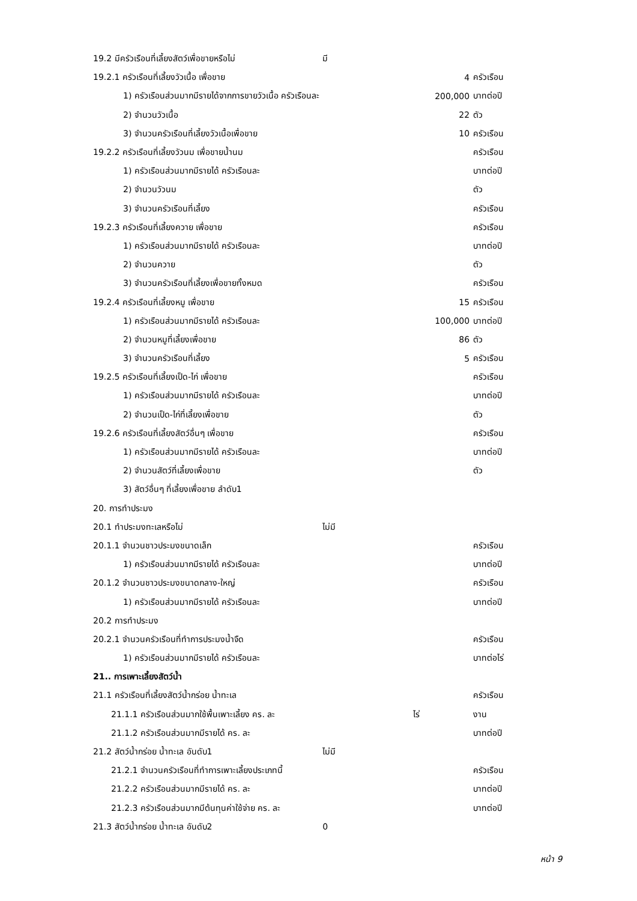| 19.2 มีครัวเรือนที่เลี้ยงสัตว์เพื่อขายหรือไม่ | มี | | |
| 19.2.1 ครัวเรือนที่เลี้ยงวัวเนื้อ เพื่อขาย | | 4 | ครัวเรือน |
| 1) ครัวเรือนส่วนมากมีรายได้จากการขายวัวเนื้อ ครัวเรือนละ | | 200,000 | บาทต่อปี |
| 2) จำนวนวัวเนื้อ | | 22 | ตัว |
| 3) จำนวนครัวเรือนที่เลี้ยงวัวเนื้อเพื่อขาย | | 10 | ครัวเรือน |
| 19.2.2 ครัวเรือนที่เลี้ยงวัวนม เพื่อขายน้ำนม | | | ครัวเรือน |
| 1) ครัวเรือนส่วนมากมีรายได้ ครัวเรือนละ | | | บาทต่อปี |
| 2) จำนวนวัวนม | | | ตัว |
| 3) จำนวนครัวเรือนที่เลี้ยง | | | ครัวเรือน |
| 19.2.3 ครัวเรือนที่เลี้ยงควาย เพื่อขาย | | | ครัวเรือน |
| 1) ครัวเรือนส่วนมากมีรายได้ ครัวเรือนละ | | | บาทต่อปี |
| 2) จำนวนควาย | | | ตัว |
| 3) จำนวนครัวเรือนที่เลี้ยงเพื่อขายทั้งหมด | | | ครัวเรือน |
| 19.2.4 ครัวเรือนที่เลี้ยงหมู เพื่อขาย | | 15 | ครัวเรือน |
| 1) ครัวเรือนส่วนมากมีรายได้ ครัวเรือนละ | | 100,000 | บาทต่อปี |
| 2) จำนวนหมูที่เลี้ยงเพื่อขาย | | 86 | ตัว |
| 3) จำนวนครัวเรือนที่เลี้ยง | | 5 | ครัวเรือน |
| 19.2.5 ครัวเรือนที่เลี้ยงเป็ด-ไก่ เพื่อขาย | | | ครัวเรือน |
| 1) ครัวเรือนส่วนมากมีรายได้ ครัวเรือนละ | | | บาทต่อปี |
| 2) จำนวนเป็ด-ไก่ที่เลี้ยงเพื่อขาย | | | ตัว |
| 19.2.6 ครัวเรือนที่เลี้ยงสัตว์อื่นๆ เพื่อขาย | | | ครัวเรือน |
| 1) ครัวเรือนส่วนมากมีรายได้ ครัวเรือนละ | | | บาทต่อปี |
| 2) จำนวนสัตว์ที่เลี้ยงเพื่อขาย | | | ตัว |
| 3) สัตว์อื่นๆ ที่เลี้ยงเพื่อขาย ลำดับ1 | | | |
| 20. การทำประมง | | | |
| 20.1 ทำประมงทะเลหรือไม่ | ไม่มี | | |
| 20.1.1 จำนวนชาวประมงขนาดเล็ก | | | ครัวเรือน |
| 1) ครัวเรือนส่วนมากมีรายได้ ครัวเรือนละ | | | บาทต่อปี |
| 20.1.2 จำนวนชาวประมงขนาดกลาง-ใหญ่ | | | ครัวเรือน |
| 1) ครัวเรือนส่วนมากมีรายได้ ครัวเรือนละ | | | บาทต่อปี |
| 20.2 การทำประมง | | | |
| 20.2.1 จำนวนครัวเรือนที่ทำการประมงน้ำจืด | | | ครัวเรือน |
| 1) ครัวเรือนส่วนมากมีรายได้ ครัวเรือนละ | | | บาทต่อไร่ |
| 21.. การเพาะเลี้ยงสัตว์น้ำ | | | |
| 21.1 ครัวเรือนที่เลี้ยงสัตว์น้ำกร่อย น้ำทะเล | | | ครัวเรือน |
| 21.1.1 ครัวเรือนส่วนมากใช้พื้นเพาะเลี้ยง คร. ละ | | ไร่ | งาน |
| 21.1.2 ครัวเรือนส่วนมากมีรายได้ คร. ละ | | | บาทต่อปี |
| 21.2 สัตว์น้ำกร่อย น้ำทะเล อันดับ1 | ไม่มี | | |
| 21.2.1 จำนวนครัวเรือนที่ทำการเพาะเลี้ยงประเภทนี้ | | | ครัวเรือน |
| 21.2.2 ครัวเรือนส่วนมากมีรายได้ คร. ละ | | | บาทต่อปี |
| 21.2.3 ครัวเรือนส่วนมากมีต้นทุนค่าใช้จ่าย คร. ละ | | | บาทต่อปี |
| 21.3 สัตว์น้ำกร่อย น้ำทะเล อันดับ2 | 0 | | |
หน้า 9